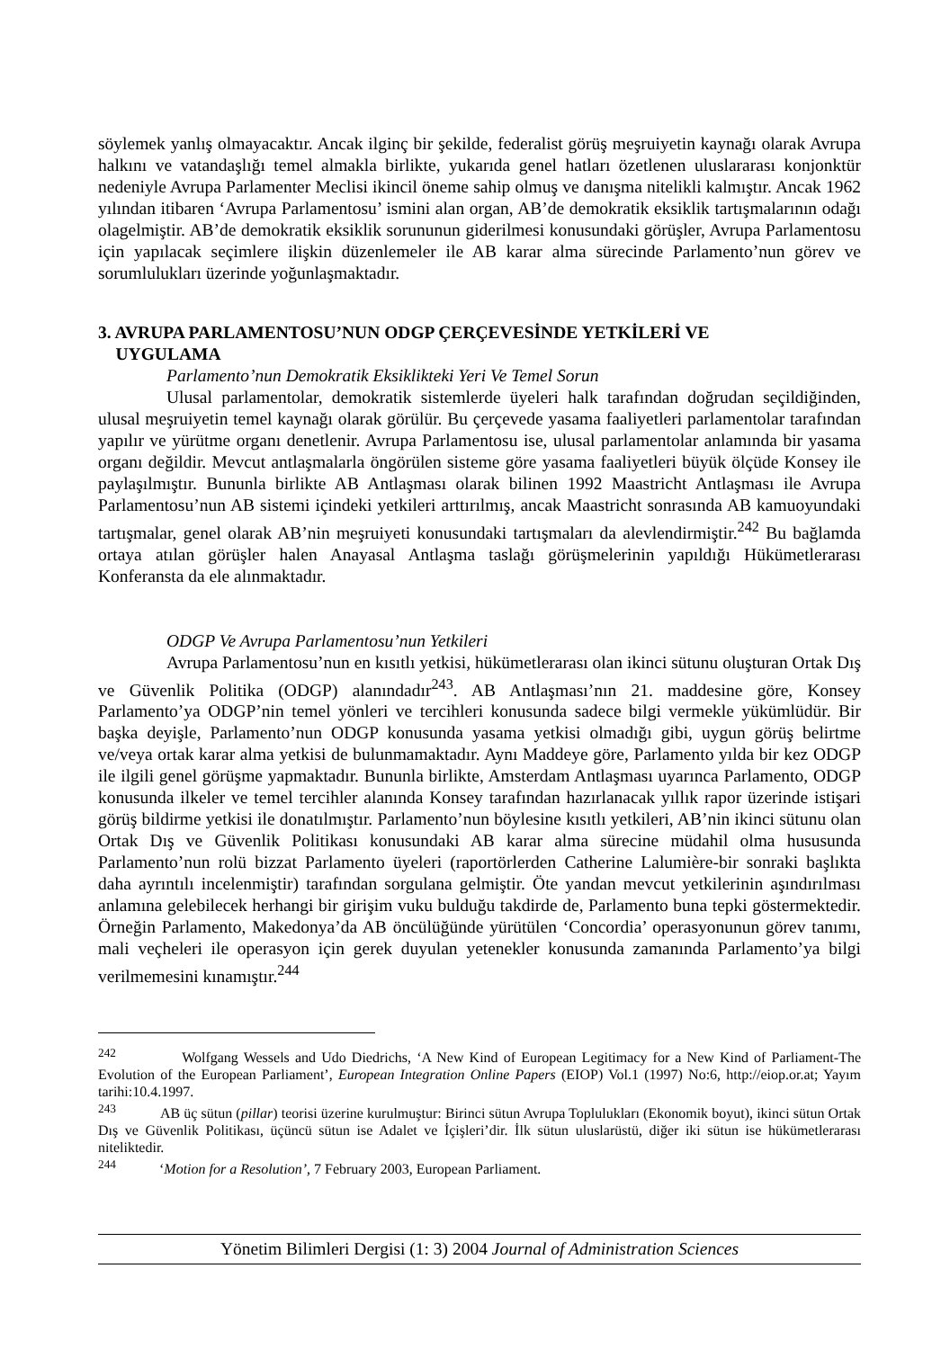söylemek yanlış olmayacaktır. Ancak ilginç bir şekilde, federalist görüş meşruiyetin kaynağı olarak Avrupa halkını ve vatandaşlığı temel almakla birlikte, yukarıda genel hatları özetlenen uluslararası konjonktür nedeniyle Avrupa Parlamenter Meclisi ikincil öneme sahip olmuş ve danışma nitelikli kalmıştır. Ancak 1962 yılından itibaren ‘Avrupa Parlamentosu’ ismini alan organ, AB’de demokratik eksiklik tartışmalarının odağı olagelmiştir. AB’de demokratik eksiklik sorununun giderilmesi konusundaki görüşler, Avrupa Parlamentosu için yapılacak seçimlere ilişkin düzenlemeler ile AB karar alma sürecinde Parlamento’nun görev ve sorumlulukları üzerinde yoğunlaşmaktadır.
3. AVRUPA PARLAMENTOSU’NUN ODGP ÇERÇEVESİNDE YETKİLERİ VE
UYGULAMA
Parlamento’nun Demokratik Eksiklikteki Yeri Ve Temel Sorun
Ulusal parlamentolar, demokratik sistemlerde üyeleri halk tarafından doğrudan seçildiğinden, ulusal meşruiyetin temel kaynağı olarak görülür. Bu çerçevede yasama faaliyetleri parlamentolar tarafından yapılır ve yürütme organı denetlenir. Avrupa Parlamentosu ise, ulusal parlamentolar anlamında bir yasama organı değildir. Mevcut antlaşmalarla öngörülen sisteme göre yasama faaliyetleri büyük ölçüde Konsey ile paylaşılmıştır. Bununla birlikte AB Antlaşması olarak bilinen 1992 Maastricht Antlaşması ile Avrupa Parlamentosu’nun AB sistemi içindeki yetkileri arttırılmış, ancak Maastricht sonrasında AB kamuoyundaki tartışmalar, genel olarak AB’nin meşruiyeti konusundaki tartışmaları da alevlendirmiştir.<sup>242</sup> Bu bağlamda ortaya atılan görüşler halen Anayasal Antlaşma taslağı görüşmelerinin yapıldığı Hükümetlerarası Konferansta da ele alınmaktadır.
ODGP Ve Avrupa Parlamentosu’nun Yetkileri
Avrupa Parlamentosu’nun en kısıtlı yetkisi, hükümetlerarası olan ikinci sütunu oluşturan Ortak Dış ve Güvenlik Politika (ODGP) alanındadır<sup>243</sup>. AB Antlaşması’nın 21. maddesine göre, Konsey Parlamento’ya ODGP’nin temel yönleri ve tercihleri konusunda sadece bilgi vermekle yükümlüdür. Bir başka deyişle, Parlamento’nun ODGP konusunda yasama yetkisi olmadığı gibi, uygun görüş belirtme ve/veya ortak karar alma yetkisi de bulunmamaktadır. Aynı Maddeye göre, Parlamento yılda bir kez ODGP ile ilgili genel görüşme yapmaktadır. Bununla birlikte, Amsterdam Antlaşması uyarınca Parlamento, ODGP konusunda ilkeler ve temel tercihler alanında Konsey tarafından hazırlanacak yıllık rapor üzerinde istişari görüş bildirme yetkisi ile donatılmıştır. Parlamento’nun böylesine kısıtlı yetkileri, AB’nin ikinci sütunu olan Ortak Dış ve Güvenlik Politikası konusundaki AB karar alma sürecine müdahil olma hususunda Parlamento’nun rolü bizzat Parlamento üyeleri (raportörlerden Catherine Lalumière-bir sonraki başlıkta daha ayrıntılı incelenmiştir) tarafından sorgulana gelmiştir. Öte yandan mevcut yetkilerinin aşındırılması anlamına gelebilecek herhangi bir girişim vuku bulduğu takdirde de, Parlamento buna tepki göstermektedir. Örneğin Parlamento, Makedonya’da AB öncülüğünde yürütülen ‘Concordia’ operasyonunun görev tanımı, mali veçheleri ile operasyon için gerek duyulan yetenekler konusunda zamanında Parlamento’ya bilgi verilmemesini kınamıştır.<sup>244</sup>
<sup>242</sup> Wolfgang Wessels and Udo Diedrichs, ‘A New Kind of European Legitimacy for a New Kind of Parliament-The Evolution of the European Parliament’, European Integration Online Papers (EIOP) Vol.1 (1997) No:6, http://eiop.or.at; Yayım tarihi:10.4.1997.
<sup>243</sup> AB üç sütun (pillar) teorisi üzerine kurulmuştur: Birinci sütun Avrupa Toplulukları (Ekonomik boyut), ikinci sütun Ortak Dış ve Güvenlik Politikası, üçüncü sütun ise Adalet ve İçişleri’dir. İlk sütun uluslarüstü, diğer iki sütun ise hükümetlerarası niteliktedir.
<sup>244</sup> ‘Motion for a Resolution’, 7 February 2003, European Parliament.
Yönetim Bilimleri Dergisi (1: 3) 2004 Journal of Administration Sciences